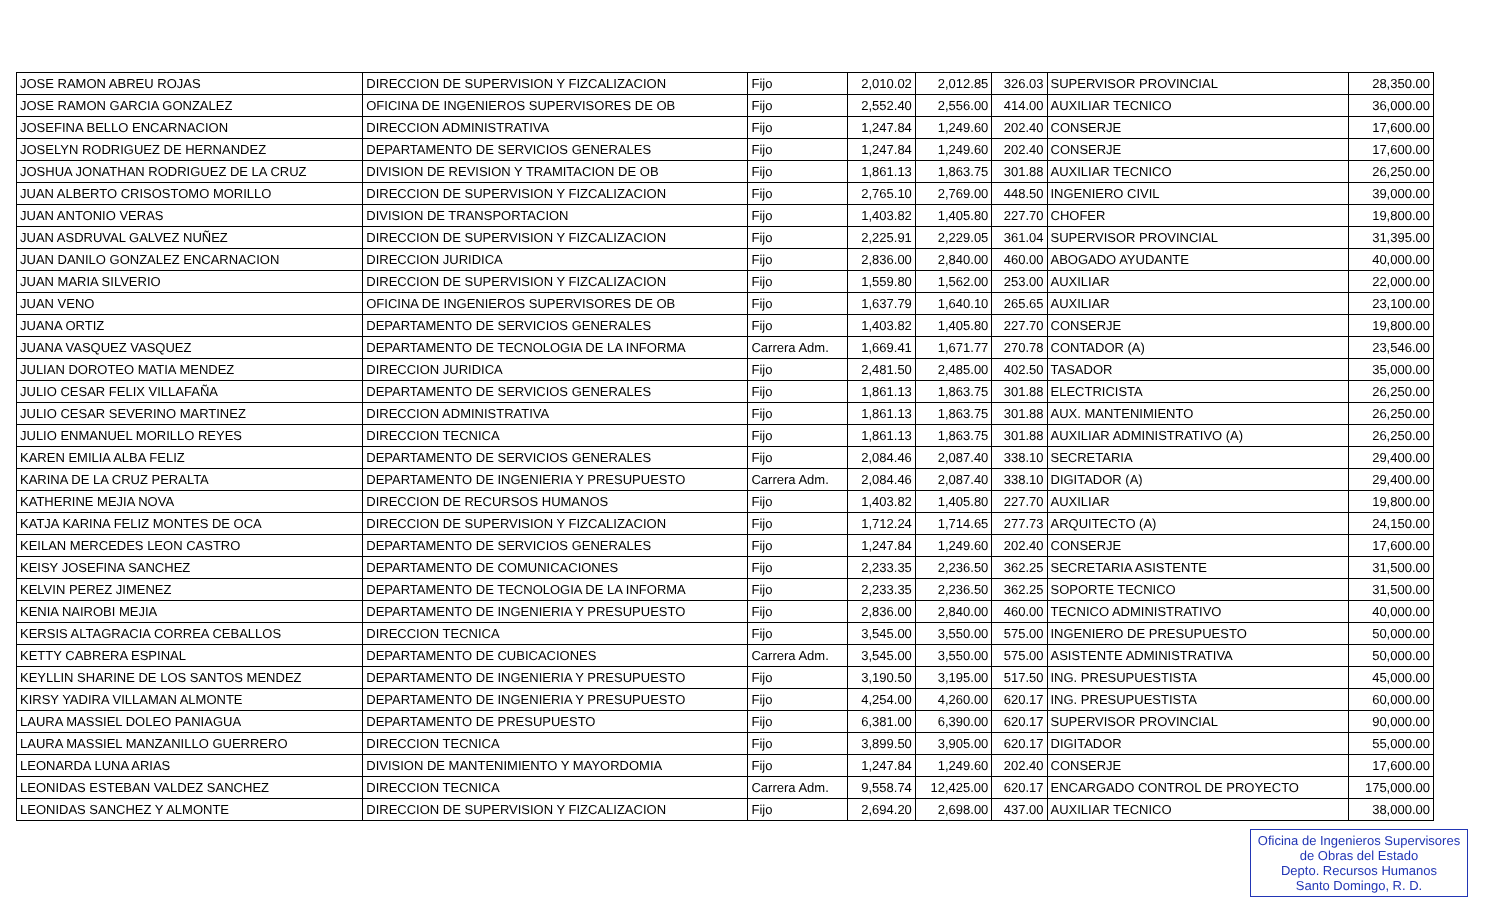| JOSE RAMON ABREU ROJAS | DIRECCION DE SUPERVISION Y FIZCALIZACION | Fijo | 2,010.02 | 2,012.85 | 326.03 | SUPERVISOR PROVINCIAL | 28,350.00 |
| JOSE RAMON GARCIA GONZALEZ | OFICINA DE INGENIEROS SUPERVISORES DE OB | Fijo | 2,552.40 | 2,556.00 | 414.00 | AUXILIAR TECNICO | 36,000.00 |
| JOSEFINA BELLO ENCARNACION | DIRECCION ADMINISTRATIVA | Fijo | 1,247.84 | 1,249.60 | 202.40 | CONSERJE | 17,600.00 |
| JOSELYN RODRIGUEZ DE HERNANDEZ | DEPARTAMENTO DE SERVICIOS GENERALES | Fijo | 1,247.84 | 1,249.60 | 202.40 | CONSERJE | 17,600.00 |
| JOSHUA JONATHAN RODRIGUEZ DE LA CRUZ | DIVISION DE REVISION Y TRAMITACION DE OB | Fijo | 1,861.13 | 1,863.75 | 301.88 | AUXILIAR TECNICO | 26,250.00 |
| JUAN ALBERTO CRISOSTOMO MORILLO | DIRECCION DE SUPERVISION Y FIZCALIZACION | Fijo | 2,765.10 | 2,769.00 | 448.50 | INGENIERO CIVIL | 39,000.00 |
| JUAN ANTONIO VERAS | DIVISION DE TRANSPORTACION | Fijo | 1,403.82 | 1,405.80 | 227.70 | CHOFER | 19,800.00 |
| JUAN ASDRUVAL GALVEZ NUÑEZ | DIRECCION DE SUPERVISION Y FIZCALIZACION | Fijo | 2,225.91 | 2,229.05 | 361.04 | SUPERVISOR PROVINCIAL | 31,395.00 |
| JUAN DANILO GONZALEZ ENCARNACION | DIRECCION JURIDICA | Fijo | 2,836.00 | 2,840.00 | 460.00 | ABOGADO AYUDANTE | 40,000.00 |
| JUAN MARIA SILVERIO | DIRECCION DE SUPERVISION Y FIZCALIZACION | Fijo | 1,559.80 | 1,562.00 | 253.00 | AUXILIAR | 22,000.00 |
| JUAN VENO | OFICINA DE INGENIEROS SUPERVISORES DE OB | Fijo | 1,637.79 | 1,640.10 | 265.65 | AUXILIAR | 23,100.00 |
| JUANA ORTIZ | DEPARTAMENTO DE SERVICIOS GENERALES | Fijo | 1,403.82 | 1,405.80 | 227.70 | CONSERJE | 19,800.00 |
| JUANA VASQUEZ VASQUEZ | DEPARTAMENTO DE TECNOLOGIA DE LA INFORMA | Carrera Adm. | 1,669.41 | 1,671.77 | 270.78 | CONTADOR (A) | 23,546.00 |
| JULIAN DOROTEO MATIA MENDEZ | DIRECCION JURIDICA | Fijo | 2,481.50 | 2,485.00 | 402.50 | TASADOR | 35,000.00 |
| JULIO CESAR FELIX VILLAFAÑA | DEPARTAMENTO DE SERVICIOS GENERALES | Fijo | 1,861.13 | 1,863.75 | 301.88 | ELECTRICISTA | 26,250.00 |
| JULIO CESAR SEVERINO MARTINEZ | DIRECCION ADMINISTRATIVA | Fijo | 1,861.13 | 1,863.75 | 301.88 | AUX. MANTENIMIENTO | 26,250.00 |
| JULIO ENMANUEL MORILLO REYES | DIRECCION TECNICA | Fijo | 1,861.13 | 1,863.75 | 301.88 | AUXILIAR ADMINISTRATIVO (A) | 26,250.00 |
| KAREN EMILIA ALBA FELIZ | DEPARTAMENTO DE SERVICIOS GENERALES | Fijo | 2,084.46 | 2,087.40 | 338.10 | SECRETARIA | 29,400.00 |
| KARINA DE LA CRUZ PERALTA | DEPARTAMENTO DE INGENIERIA Y PRESUPUESTO | Carrera Adm. | 2,084.46 | 2,087.40 | 338.10 | DIGITADOR (A) | 29,400.00 |
| KATHERINE MEJIA NOVA | DIRECCION DE RECURSOS HUMANOS | Fijo | 1,403.82 | 1,405.80 | 227.70 | AUXILIAR | 19,800.00 |
| KATJA KARINA FELIZ MONTES DE OCA | DIRECCION DE SUPERVISION Y FIZCALIZACION | Fijo | 1,712.24 | 1,714.65 | 277.73 | ARQUITECTO (A) | 24,150.00 |
| KEILAN MERCEDES LEON CASTRO | DEPARTAMENTO DE SERVICIOS GENERALES | Fijo | 1,247.84 | 1,249.60 | 202.40 | CONSERJE | 17,600.00 |
| KEISY JOSEFINA SANCHEZ | DEPARTAMENTO DE COMUNICACIONES | Fijo | 2,233.35 | 2,236.50 | 362.25 | SECRETARIA ASISTENTE | 31,500.00 |
| KELVIN PEREZ JIMENEZ | DEPARTAMENTO DE TECNOLOGIA DE LA INFORMA | Fijo | 2,233.35 | 2,236.50 | 362.25 | SOPORTE TECNICO | 31,500.00 |
| KENIA NAIROBI MEJIA | DEPARTAMENTO DE INGENIERIA Y PRESUPUESTO | Fijo | 2,836.00 | 2,840.00 | 460.00 | TECNICO ADMINISTRATIVO | 40,000.00 |
| KERSIS ALTAGRACIA CORREA CEBALLOS | DIRECCION TECNICA | Fijo | 3,545.00 | 3,550.00 | 575.00 | INGENIERO DE PRESUPUESTO | 50,000.00 |
| KETTY CABRERA ESPINAL | DEPARTAMENTO DE CUBICACIONES | Carrera Adm. | 3,545.00 | 3,550.00 | 575.00 | ASISTENTE ADMINISTRATIVA | 50,000.00 |
| KEYLLIN SHARINE DE LOS SANTOS MENDEZ | DEPARTAMENTO DE INGENIERIA Y PRESUPUESTO | Fijo | 3,190.50 | 3,195.00 | 517.50 | ING. PRESUPUESTISTA | 45,000.00 |
| KIRSY YADIRA VILLAMAN ALMONTE | DEPARTAMENTO DE INGENIERIA Y PRESUPUESTO | Fijo | 4,254.00 | 4,260.00 | 620.17 | ING. PRESUPUESTISTA | 60,000.00 |
| LAURA MASSIEL DOLEO PANIAGUA | DEPARTAMENTO DE PRESUPUESTO | Fijo | 6,381.00 | 6,390.00 | 620.17 | SUPERVISOR PROVINCIAL | 90,000.00 |
| LAURA MASSIEL MANZANILLO GUERRERO | DIRECCION TECNICA | Fijo | 3,899.50 | 3,905.00 | 620.17 | DIGITADOR | 55,000.00 |
| LEONARDA LUNA ARIAS | DIVISION DE MANTENIMIENTO Y MAYORDOMIA | Fijo | 1,247.84 | 1,249.60 | 202.40 | CONSERJE | 17,600.00 |
| LEONIDAS ESTEBAN VALDEZ SANCHEZ | DIRECCION TECNICA | Carrera Adm. | 9,558.74 | 12,425.00 | 620.17 | ENCARGADO CONTROL DE PROYECTO | 175,000.00 |
| LEONIDAS SANCHEZ Y ALMONTE | DIRECCION DE SUPERVISION Y FIZCALIZACION | Fijo | 2,694.20 | 2,698.00 | 437.00 | AUXILIAR TECNICO | 38,000.00 |
Oficina de Ingenieros Supervisores
de Obras del Estado
Depto. Recursos Humanos
Santo Domingo, R. D.